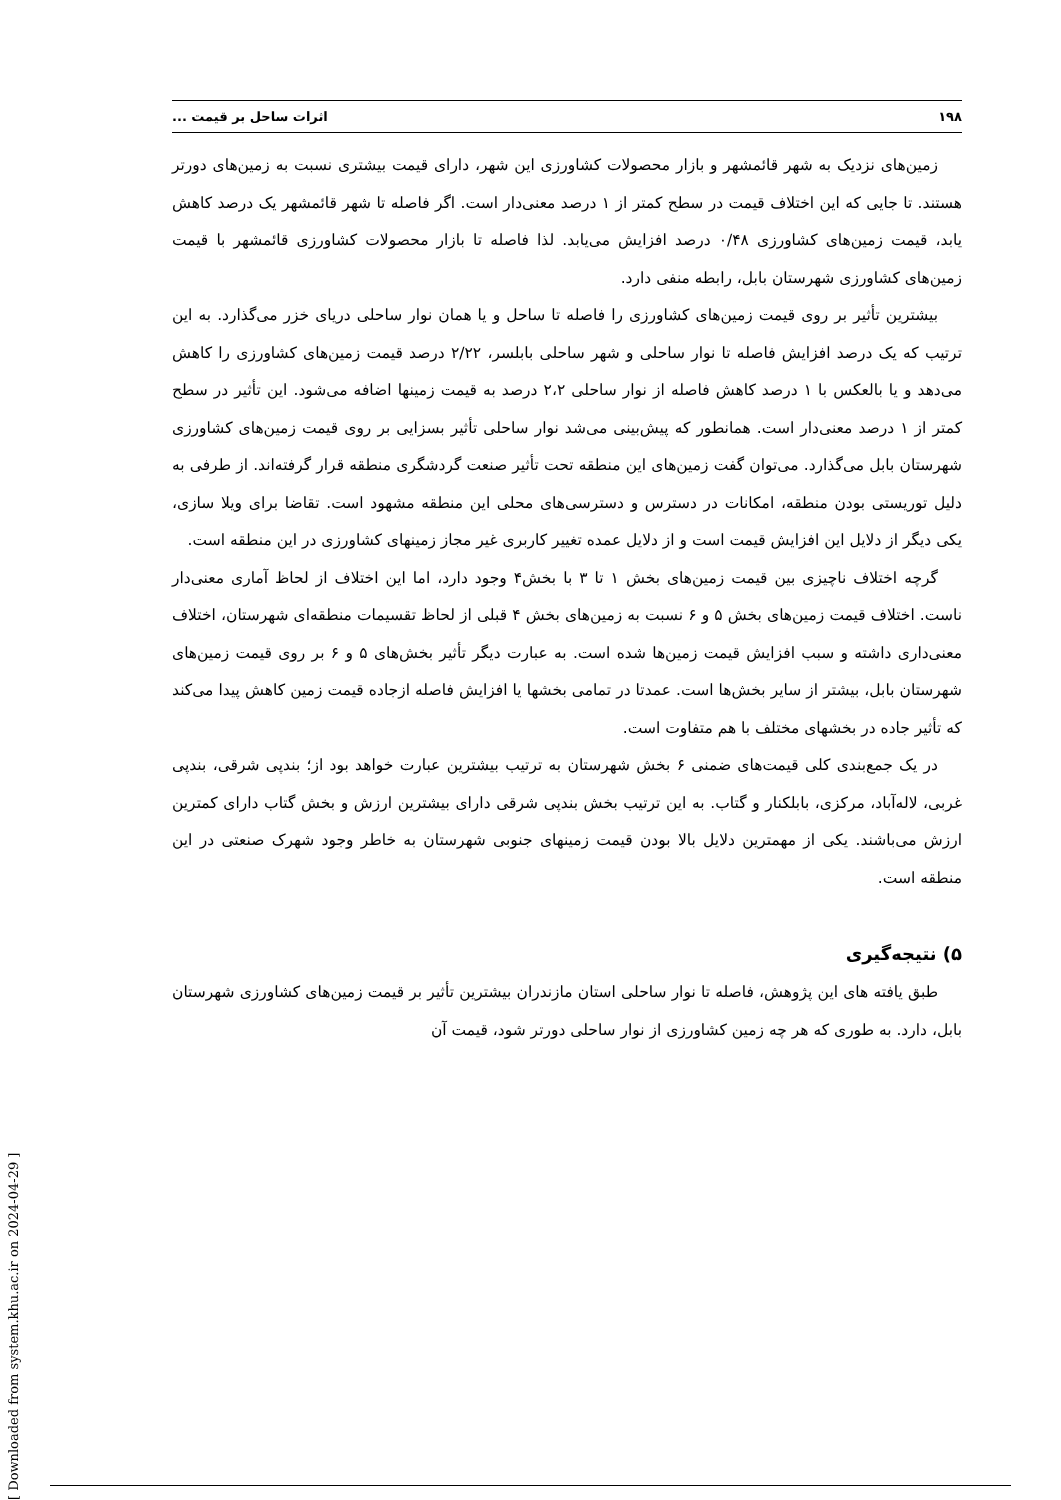۱۹۸ اثرات ساحل بر قیمت ...
زمین‌های نزدیک به شهر قائمشهر و بازار محصولات کشاورزی این شهر، دارای قیمت بیشتری نسبت به زمین‌های دورتر هستند. تا جایی که این اختلاف قیمت در سطح کمتر از ۱ درصد معنی‌دار است. اگر فاصله تا شهر قائمشهر یک درصد کاهش یابد، قیمت زمین‌های کشاورزی ۰/۴۸ درصد افزایش می‌یابد. لذا فاصله تا بازار محصولات کشاورزی قائمشهر با قیمت زمین‌های کشاورزی شهرستان بابل، رابطه منفی دارد.
بیشترین تأثیر بر روی قیمت زمین‌های کشاورزی را فاصله تا ساحل و یا همان نوار ساحلی دریای خزر می‌گذارد. به این ترتیب که یک درصد افزایش فاصله تا نوار ساحلی و شهر ساحلی بابلسر، ۲/۲۲ درصد قیمت زمین‌های کشاورزی را کاهش می‌دهد و یا بالعکس با ۱ درصد کاهش فاصله از نوار ساحلی ۲،۲ درصد به قیمت زمینها اضافه می‌شود. این تأثیر در سطح کمتر از ۱ درصد معنی‌دار است. همانطور که پیش‌بینی می‌شد نوار ساحلی تأثیر بسزایی بر روی قیمت زمین‌های کشاورزی شهرستان بابل می‌گذارد. می‌توان گفت زمین‌های این منطقه تحت تأثیر صنعت گردشگری منطقه قرار گرفته‌اند. از طرفی به دلیل توریستی بودن منطقه، امکانات در دسترس و دسترسی‌های محلی این منطقه مشهود است. تقاضا برای ویلا سازی، یکی دیگر از دلایل این افزایش قیمت است و از دلایل عمده تغییر کاربری غیر مجاز زمینهای کشاورزی در این منطقه است.
گرچه اختلاف ناچیزی بین قیمت زمین‌های بخش ۱ تا ۳ با بخش۴ وجود دارد، اما این اختلاف از لحاظ آماری معنی‌دار ناست. اختلاف قیمت زمین‌های بخش ۵ و ۶ نسبت به زمین‌های بخش ۴ قبلی از لحاظ تقسیمات منطقه‌ای شهرستان، اختلاف معنی‌داری داشته و سبب افزایش قیمت زمین‌ها شده است. به عبارت دیگر تأثیر بخش‌های ۵ و ۶ بر روی قیمت زمین‌های شهرستان بابل، بیشتر از سایر بخش‌ها است. عمدتا در تمامی بخشها یا افزایش فاصله ازجاده قیمت زمین کاهش پیدا می‌کند که تأثیر جاده در بخشهای مختلف با هم متفاوت است.
در یک جمع‌بندی کلی قیمت‌های ضمنی ۶ بخش شهرستان به ترتیب بیشترین عبارت خواهد بود از؛ بندپی شرقی، بندپی غربی، لاله‌آباد، مرکزی، بابلکنار و گتاب. به این ترتیب بخش بندپی شرقی دارای بیشترین ارزش و بخش گتاب دارای کمترین ارزش می‌باشند. یکی از مهمترین دلایل بالا بودن قیمت زمینهای جنوبی شهرستان به خاطر وجود شهرک صنعتی در این منطقه است.
۵) نتیجه‌گیری
طبق یافته های این پژوهش، فاصله تا نوار ساحلی استان مازندران بیشترین تأثیر بر قیمت زمین‌های کشاورزی شهرستان بابل، دارد. به طوری که هر چه زمین کشاورزی از نوار ساحلی دورتر شود، قیمت آن
[ Downloaded from system.khu.ac.ir on 2024-04-29 ]